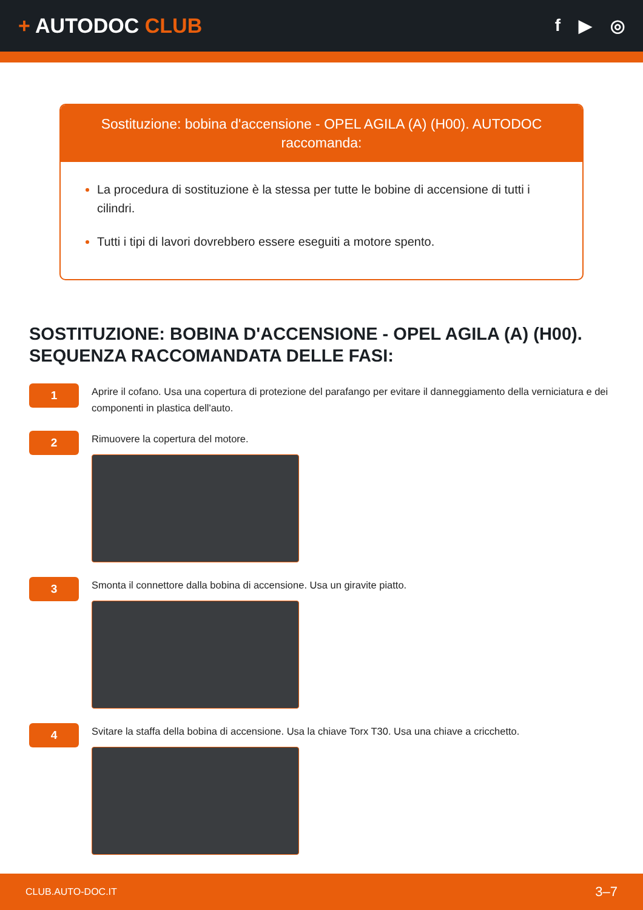+ AUTODOC CLUB
f ▶ ◎
Sostituzione: bobina d'accensione - OPEL AGILA (A) (H00). AUTODOC raccomanda:
La procedura di sostituzione è la stessa per tutte le bobine di accensione di tutti i cilindri.
Tutti i tipi di lavori dovrebbero essere eseguiti a motore spento.
SOSTITUZIONE: BOBINA D'ACCENSIONE - OPEL AGILA (A) (H00). SEQUENZA RACCOMANDATA DELLE FASI:
1
Aprire il cofano. Usa una copertura di protezione del parafango per evitare il danneggiamento della verniciatura e dei componenti in plastica dell'auto.
2
Rimuovere la copertura del motore.
3
Smonta il connettore dalla bobina di accensione. Usa un giravite piatto.
4
Svitare la staffa della bobina di accensione. Usa la chiave Torx T30. Usa una chiave a cricchetto.
CLUB.AUTO-DOC.IT 3–7